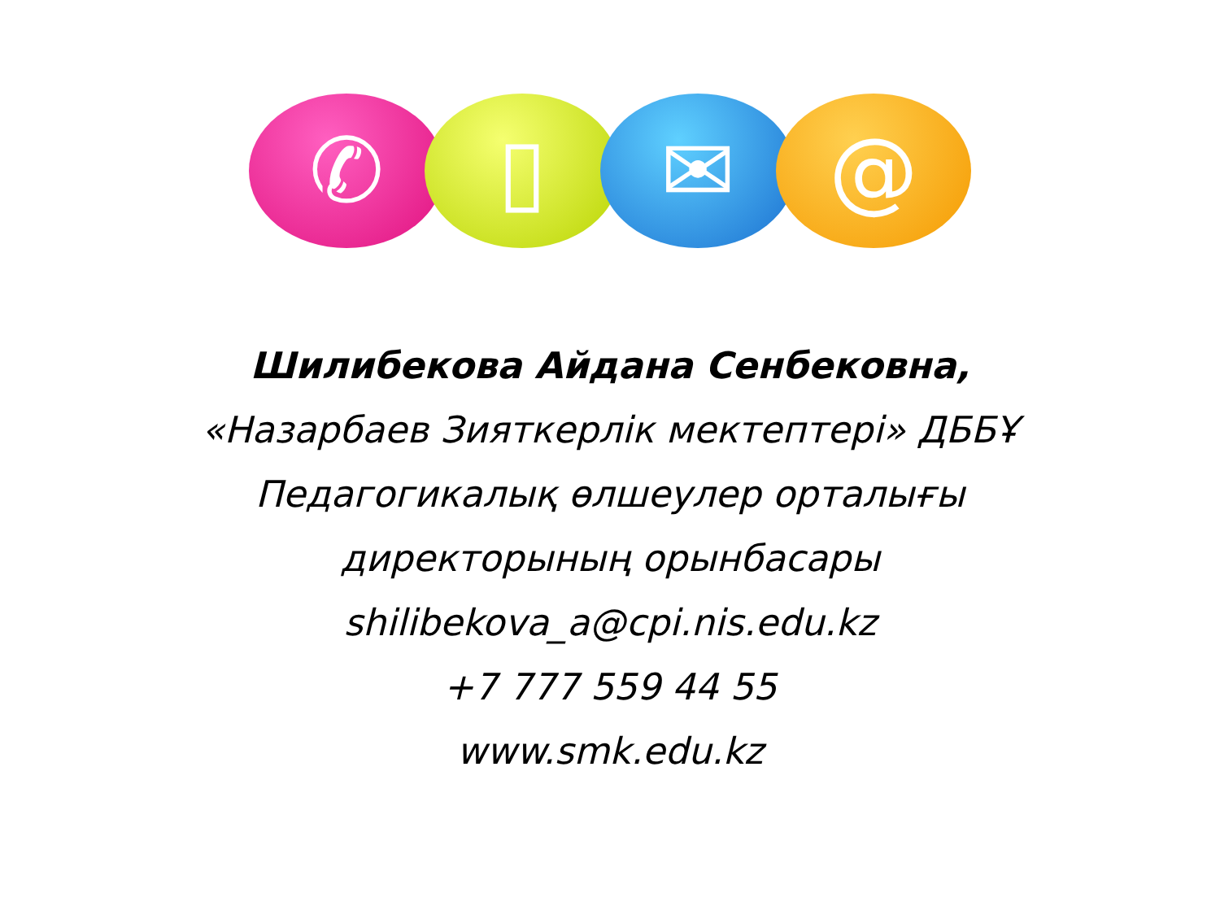✆ ▯ ✉ @
Шилибекова Айдана Сенбековна,
«Назарбаев Зияткерлік мектептері» ДББҰ
Педагогикалық өлшеулер орталығы
директорының орынбасары
shilibekova_a@cpi.nis.edu.kz
+7 777 559 44 55
www.smk.edu.kz